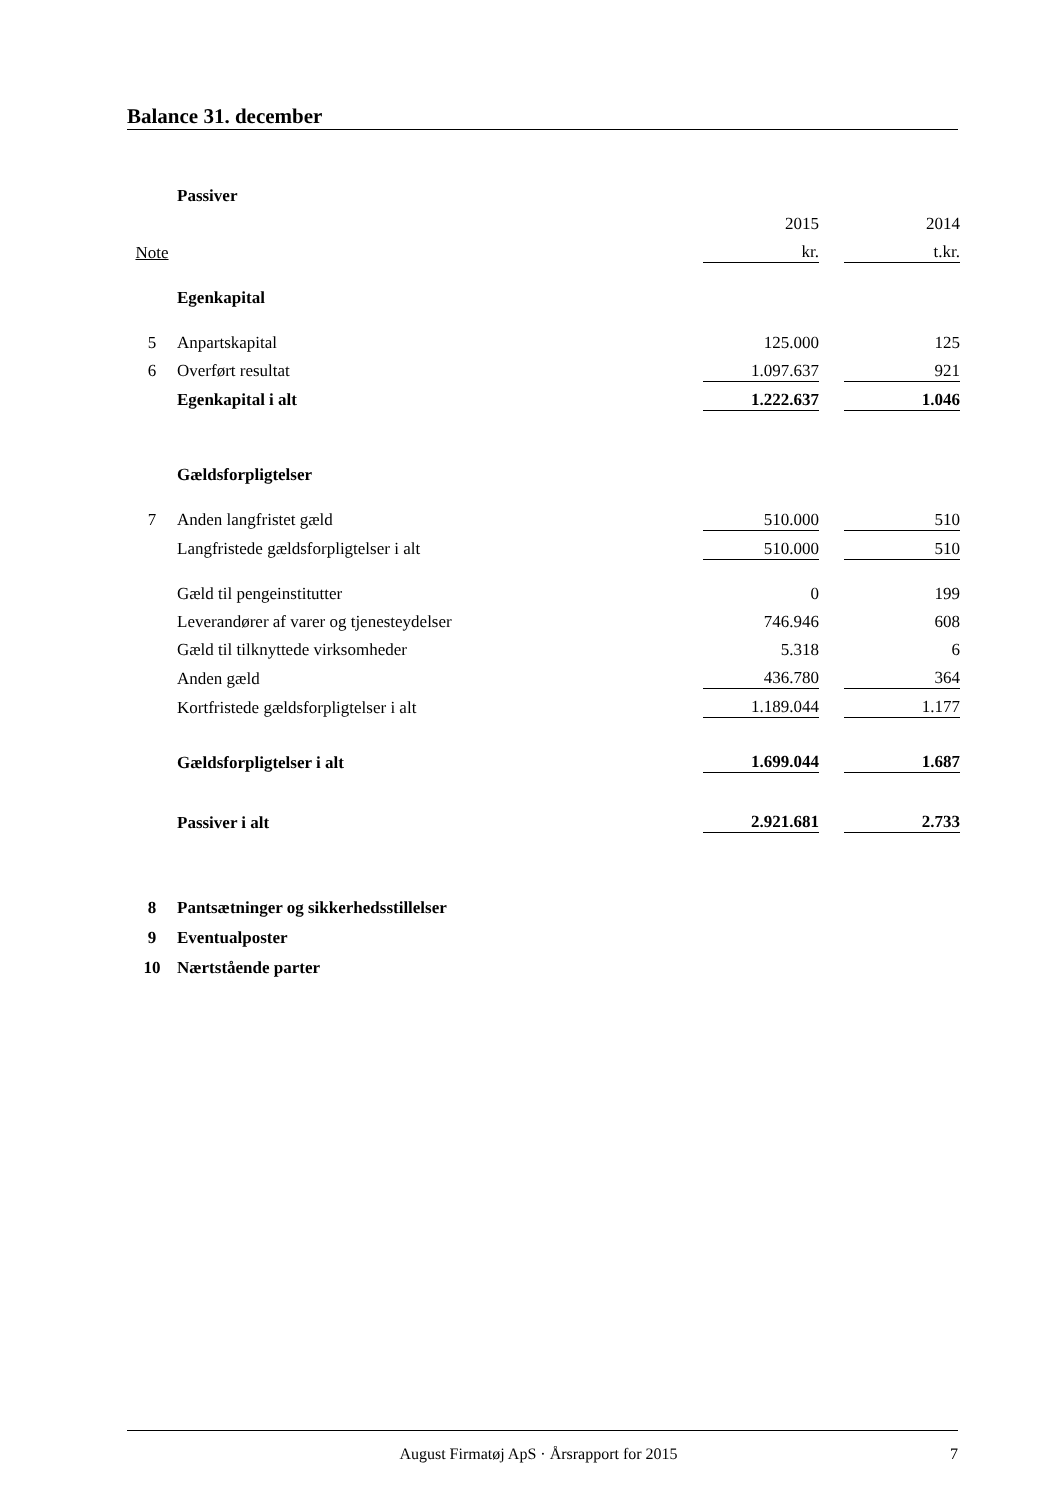Balance 31. december
| | Passiver | | | |
| | | 2015 | | 2014 |
| Note | | kr. | | t.kr. |
| | Egenkapital | | | |
| 5 | Anpartskapital | 125.000 | | 125 |
| 6 | Overført resultat | 1.097.637 | | 921 |
| | Egenkapital i alt | 1.222.637 | | 1.046 |
| | Gældsforpligtelser | | | |
| 7 | Anden langfristet gæld | 510.000 | | 510 |
| | Langfristede gældsforpligtelser i alt | 510.000 | | 510 |
| | Gæld til pengeinstitutter | 0 | | 199 |
| | Leverandører af varer og tjenesteydelser | 746.946 | | 608 |
| | Gæld til tilknyttede virksomheder | 5.318 | | 6 |
| | Anden gæld | 436.780 | | 364 |
| | Kortfristede gældsforpligtelser i alt | 1.189.044 | | 1.177 |
| | Gældsforpligtelser i alt | 1.699.044 | | 1.687 |
| | Passiver i alt | 2.921.681 | | 2.733 |
| 8 | Pantsætninger og sikkerhedsstillelser | | | |
| 9 | Eventualposter | | | |
| 10 | Nærtstående parter | | | |
August Firmatøj ApS · Årsrapport for 2015 7